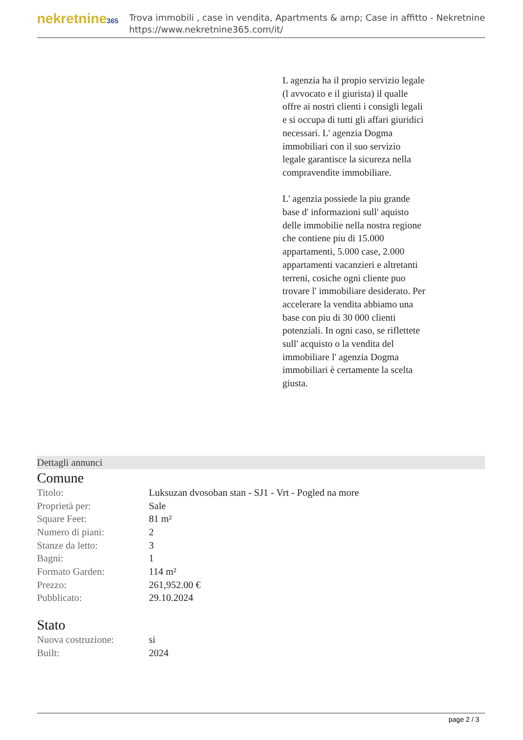nekretnine365
Trova immobili , case in vendita, Apartments & amp; Case in affitto - Nekretnine
https://www.nekretnine365.com/it/
L agenzia ha il propio servizio legale (l avvocato e il giurista) il qualle offre ai nostri clienti i consigli legali e si occupa di tutti gli affari giuridici necessari. L' agenzia Dogma immobiliari con il suo servizio legale garantisce la sicureza nella compravendite immobiliare.
L' agenzia possiede la piu grande base d' informazioni sull' aquisto delle immobilie nella nostra regione che contiene piu di 15.000 appartamenti, 5.000 case, 2.000 appartamenti vacanzieri e altretanti terreni, cosiche ogni cliente puo trovare l' immobiliare desiderato. Per accelerare la vendita abbiamo una base con piu di 30 000 clienti potenziali. In ogni caso, se riflettete sull' acquisto o la vendita del immobiliare l' agenzia Dogma immobiliari è certamente la scelta giusta.
Dettagli annunci
Comune
| Titolo: | Luksuzan dvosoban stan - SJ1 - Vrt - Pogled na more |
| Proprietà per: | Sale |
| Square Feet: | 81 m² |
| Numero di piani: | 2 |
| Stanze da letto: | 3 |
| Bagni: | 1 |
| Formato Garden: | 114 m² |
| Prezzo: | 261,952.00 € |
| Pubblicato: | 29.10.2024 |
Stato
| Nuova costruzione: | si |
| Built: | 2024 |
page 2 / 3